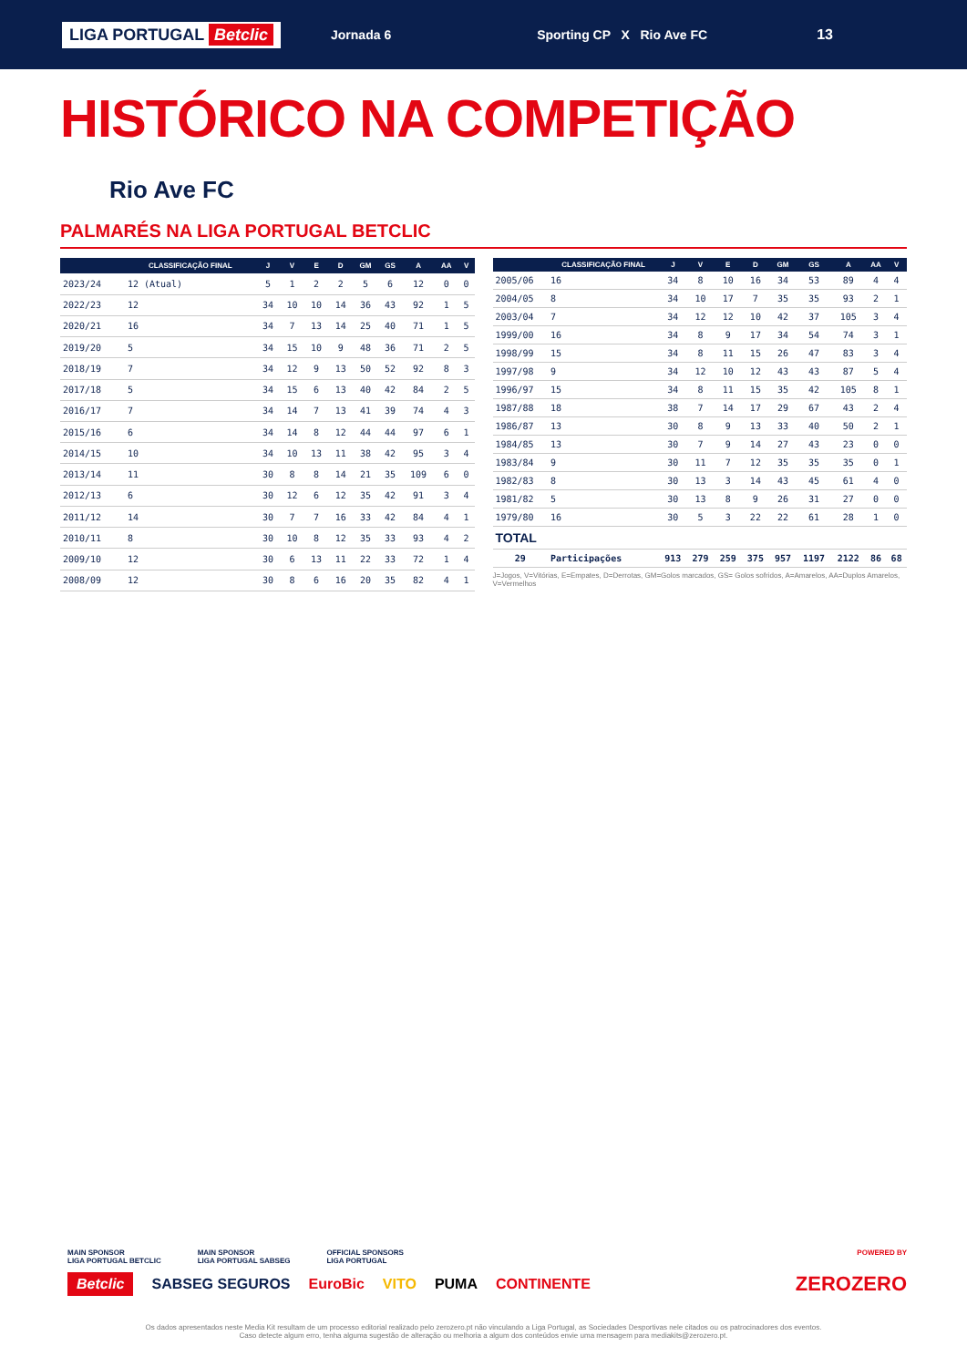LIGA PORTUGAL Betclic
Jornada 6 Sporting CP X Rio Ave FC 13
HISTÓRICO NA COMPETIÇÃO
Rio Ave FC
PALMARÉS NA LIGA PORTUGAL BETCLIC
| | CLASSIFICAÇÃO FINAL | J | V | E | D | GM | GS | A | AA | V |
| --- | --- | --- | --- | --- | --- | --- | --- | --- | --- | --- |
| 2023/24 | 12 (Atual) | 5 | 1 | 2 | 2 | 5 | 6 | 12 | 0 | 0 |
| 2022/23 | 12 | 34 | 10 | 10 | 14 | 36 | 43 | 92 | 1 | 5 |
| 2020/21 | 16 | 34 | 7 | 13 | 14 | 25 | 40 | 71 | 1 | 5 |
| 2019/20 | 5 | 34 | 15 | 10 | 9 | 48 | 36 | 71 | 2 | 5 |
| 2018/19 | 7 | 34 | 12 | 9 | 13 | 50 | 52 | 92 | 8 | 3 |
| 2017/18 | 5 | 34 | 15 | 6 | 13 | 40 | 42 | 84 | 2 | 5 |
| 2016/17 | 7 | 34 | 14 | 7 | 13 | 41 | 39 | 74 | 4 | 3 |
| 2015/16 | 6 | 34 | 14 | 8 | 12 | 44 | 44 | 97 | 6 | 1 |
| 2014/15 | 10 | 34 | 10 | 13 | 11 | 38 | 42 | 95 | 3 | 4 |
| 2013/14 | 11 | 30 | 8 | 8 | 14 | 21 | 35 | 109 | 6 | 0 |
| 2012/13 | 6 | 30 | 12 | 6 | 12 | 35 | 42 | 91 | 3 | 4 |
| 2011/12 | 14 | 30 | 7 | 7 | 16 | 33 | 42 | 84 | 4 | 1 |
| 2010/11 | 8 | 30 | 10 | 8 | 12 | 35 | 33 | 93 | 4 | 2 |
| 2009/10 | 12 | 30 | 6 | 13 | 11 | 22 | 33 | 72 | 1 | 4 |
| 2008/09 | 12 | 30 | 8 | 6 | 16 | 20 | 35 | 82 | 4 | 1 |
| | CLASSIFICAÇÃO FINAL | J | V | E | D | GM | GS | A | AA | V |
| --- | --- | --- | --- | --- | --- | --- | --- | --- | --- | --- |
| 2005/06 | 16 | 34 | 8 | 10 | 16 | 34 | 53 | 89 | 4 | 4 |
| 2004/05 | 8 | 34 | 10 | 17 | 7 | 35 | 35 | 93 | 2 | 1 |
| 2003/04 | 7 | 34 | 12 | 12 | 10 | 42 | 37 | 105 | 3 | 4 |
| 1999/00 | 16 | 34 | 8 | 9 | 17 | 34 | 54 | 74 | 3 | 1 |
| 1998/99 | 15 | 34 | 8 | 11 | 15 | 26 | 47 | 83 | 3 | 4 |
| 1997/98 | 9 | 34 | 12 | 10 | 12 | 43 | 43 | 87 | 5 | 4 |
| 1996/97 | 15 | 34 | 8 | 11 | 15 | 35 | 42 | 105 | 8 | 1 |
| 1987/88 | 18 | 38 | 7 | 14 | 17 | 29 | 67 | 43 | 2 | 4 |
| 1986/87 | 13 | 30 | 8 | 9 | 13 | 33 | 40 | 50 | 2 | 1 |
| 1984/85 | 13 | 30 | 7 | 9 | 14 | 27 | 43 | 23 | 0 | 0 |
| 1983/84 | 9 | 30 | 11 | 7 | 12 | 35 | 35 | 35 | 0 | 1 |
| 1982/83 | 8 | 30 | 13 | 3 | 14 | 43 | 45 | 61 | 4 | 0 |
| 1981/82 | 5 | 30 | 13 | 8 | 9 | 26 | 31 | 27 | 0 | 0 |
| 1979/80 | 16 | 30 | 5 | 3 | 22 | 22 | 61 | 28 | 1 | 0 |
| TOTAL | | | | | | | | | | |
| 29 | Participações | 913 | 279 | 259 | 375 | 957 | 1197 | 2122 | 86 | 68 |
J=Jogos, V=Vitórias, E=Empates, D=Derrotas, GM=Golos marcados, GS= Golos sofridos, A=Amarelos, AA=Duplos Amarelos, V=Vermelhos
MAIN SPONSOR
LIGA PORTUGAL BETCLIC
MAIN SPONSOR
LIGA PORTUGAL SABSEG
OFFICIAL SPONSORS
LIGA PORTUGAL
POWERED BY
Betclic SABSEG SEGUROS EuroBic VITO PUMA CONTINENTE ZEROZERO
Os dados apresentados neste Media Kit resultam de um processo editorial realizado pelo zerozero.pt não vinculando a Liga Portugal, as Sociedades Desportivas nele citados ou os patrocinadores dos eventos.
Caso detecte algum erro, tenha alguma sugestão de alteração ou melhoria a algum dos conteúdos envie uma mensagem para mediakits@zerozero.pt.